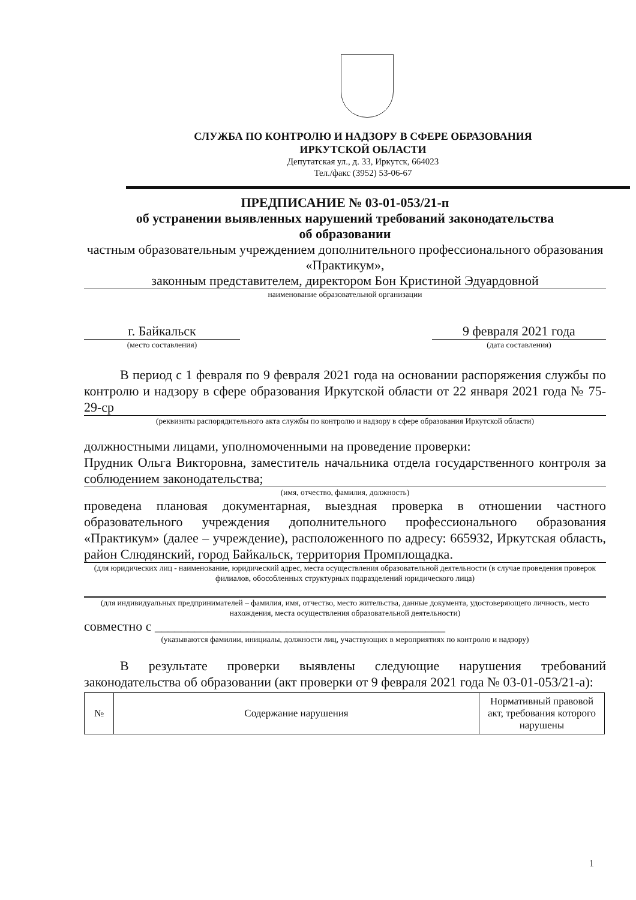СЛУЖБА ПО КОНТРОЛЮ И НАДЗОРУ В СФЕРЕ ОБРАЗОВАНИЯ
ИРКУТСКОЙ ОБЛАСТИ
Депутатская ул., д. 33, Иркутск, 664023
Тел./факс (3952) 53-06-67
ПРЕДПИСАНИЕ № 03-01-053/21-п
об устранении выявленных нарушений требований законодательства
об образовании
частным образовательным учреждением дополнительного профессионального образования «Практикум»,
законным представителем, директором Бон Кристиной Эдуардовной
наименование образовательной организации
г. Байкальск
(место составления)
9 февраля 2021 года
(дата составления)
В период с 1 февраля по 9 февраля 2021 года на основании распоряжения службы по контролю и надзору в сфере образования Иркутской области от 22 января 2021 года № 75-29-ср
(реквизиты распорядительного акта службы по контролю и надзору в сфере образования Иркутской области)
должностными лицами, уполномоченными на проведение проверки:
Прудник Ольга Викторовна, заместитель начальника отдела государственного контроля за соблюдением законодательства;
(имя, отчество, фамилия, должность)
проведена плановая документарная, выездная проверка в отношении частного образовательного учреждения дополнительного профессионального образования «Практикум» (далее – учреждение), расположенного по адресу: 665932, Иркутская область, район Слюдянский, город Байкальск, территория Промплощадка.
(для юридических лиц - наименование, юридический адрес, места осуществления образовательной деятельности (в случае проведения проверок филиалов, обособленных структурных подразделений юридического лица)
(для индивидуальных предпринимателей – фамилия, имя, отчество, место жительства, данные документа, удостоверяющего личность, место нахождения, места осуществления образовательной деятельности)
совместно с ____________________________________________
(указываются фамилии, инициалы, должности лиц, участвующих в мероприятиях по контролю и надзору)
В результате проверки выявлены следующие нарушения требований законодательства об образовании (акт проверки от 9 февраля 2021 года № 03-01-053/21-а):
| № | Содержание нарушения | Нормативный правовой акт, требования которого нарушены |
| --- | --- | --- |
1